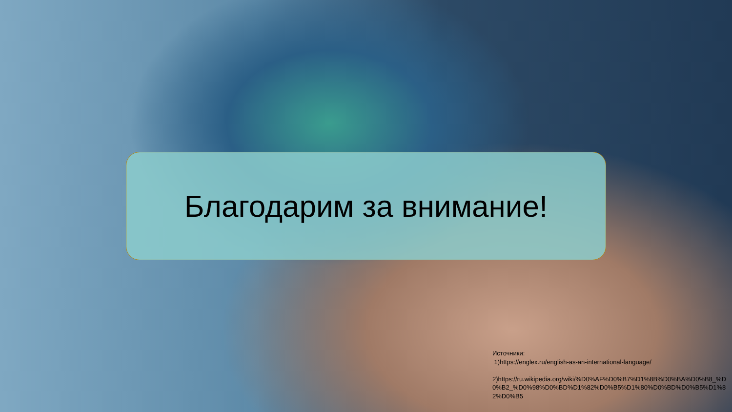Благодарим за внимание!
Источники:
1)https://englex.ru/english-as-an-international-language/
2)https://ru.wikipedia.org/wiki/%D0%AF%D0%B7%D1%8B%D0%BA%D0%B8_%D0%B2_%D0%98%D0%BD%D1%82%D0%B5%D1%80%D0%BD%D0%B5%D1%82%D0%B5